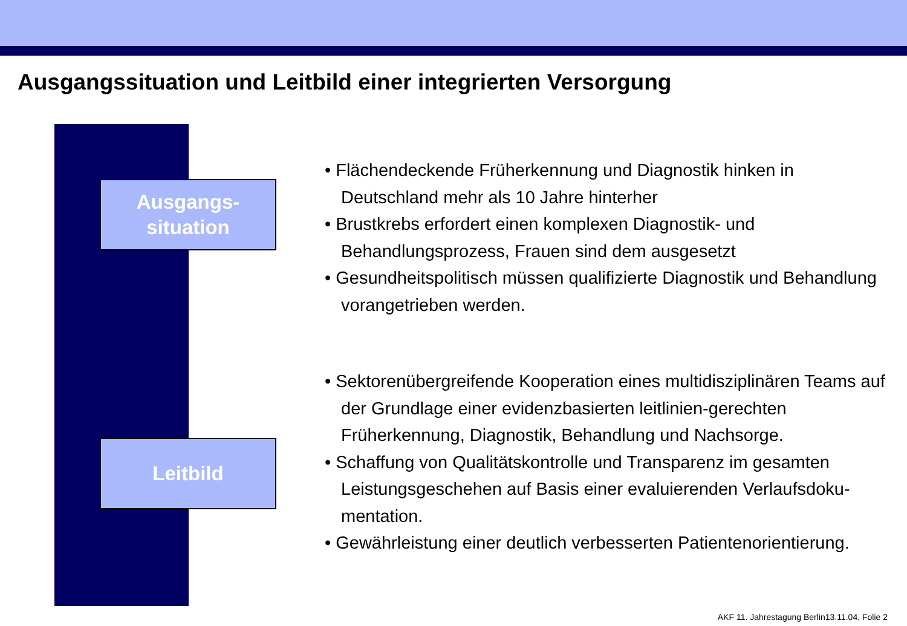Ausgangssituation und Leitbild einer integrierten Versorgung
Ausgangs-
situation
Leitbild
• Flächendeckende Früherkennung und Diagnostik hinken in Deutschland mehr als 10 Jahre hinterher
• Brustkrebs erfordert einen komplexen Diagnostik- und Behandlungsprozess, Frauen sind dem ausgesetzt
• Gesundheitspolitisch müssen qualifizierte Diagnostik und Behandlung vorangetrieben werden.
• Sektorenübergreifende Kooperation eines multidisziplinären Teams auf der Grundlage einer evidenzbasierten leitlinien-gerechten Früherkennung, Diagnostik, Behandlung und Nachsorge.
• Schaffung von Qualitätskontrolle und Transparenz im gesamten Leistungsgeschehen auf Basis einer evaluierenden Verlaufsdoku-mentation.
• Gewährleistung einer deutlich verbesserten Patientenorientierung.
AKF 11. Jahrestagung Berlin13.11.04, Folie 2